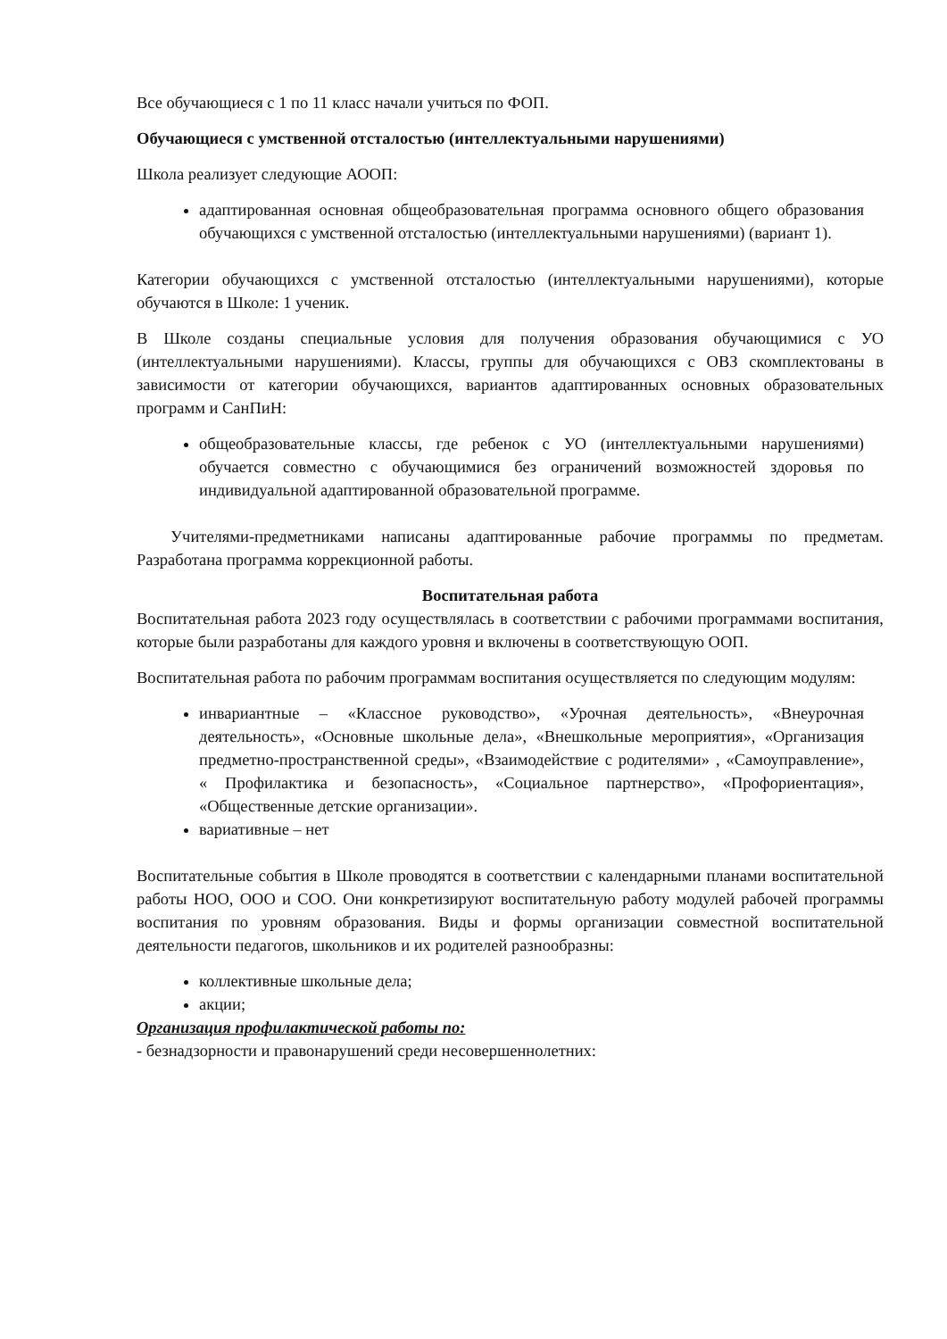Все обучающиеся с 1 по 11 класс начали учиться по ФОП.
Обучающиеся с умственной отсталостью (интеллектуальными нарушениями)
Школа реализует следующие АООП:
адаптированная основная общеобразовательная программа основного общего образования обучающихся с умственной отсталостью (интеллектуальными нарушениями) (вариант 1).
Категории обучающихся с умственной отсталостью (интеллектуальными нарушениями), которые обучаются в Школе: 1 ученик.
В Школе созданы специальные условия для получения образования обучающимися с УО (интеллектуальными нарушениями). Классы, группы для обучающихся с ОВЗ скомплектованы в зависимости от категории обучающихся, вариантов адаптированных основных образовательных программ и СанПиН:
общеобразовательные классы, где ребенок с УО (интеллектуальными нарушениями) обучается совместно с обучающимися без ограничений возможностей здоровья по индивидуальной адаптированной образовательной программе.
Учителями-предметниками написаны адаптированные рабочие программы по предметам. Разработана программа коррекционной работы.
Воспитательная работа
Воспитательная работа 2023 году осуществлялась в соответствии с рабочими программами воспитания, которые были разработаны для каждого уровня и включены в соответствующую ООП.
Воспитательная работа по рабочим программам воспитания осуществляется по следующим модулям:
инвариантные – «Классное руководство», «Урочная деятельность», «Внеурочная деятельность», «Основные школьные дела», «Внешкольные мероприятия», «Организация предметно-пространственной среды», «Взаимодействие с родителями» , «Самоуправление», « Профилактика и безопасность», «Социальное партнерство», «Профориентация», «Общественные детские организации».
вариативные – нет
Воспитательные события в Школе проводятся в соответствии с календарными планами воспитательной работы НОО, ООО и СОО. Они конкретизируют воспитательную работу модулей рабочей программы воспитания по уровням образования. Виды и формы организации совместной воспитательной деятельности педагогов, школьников и их родителей разнообразны:
коллективные школьные дела;
акции;
Организация профилактической работы по:
- безнадзорности и правонарушений среди несовершеннолетних: